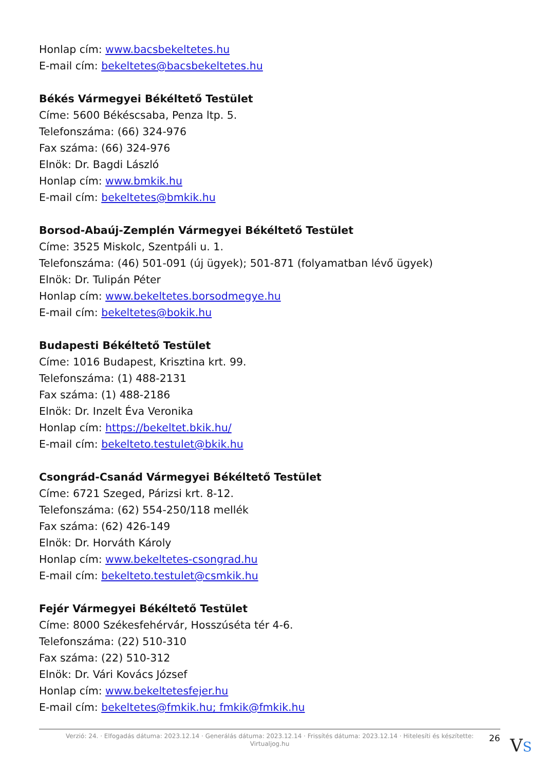Honlap cím: www.bacsbekeltetes.hu
E-mail cím: bekeltetes@bacsbekeltetes.hu
Békés Vármegyei Békéltető Testület
Címe: 5600 Békéscsaba, Penza ltp. 5.
Telefonszáma: (66) 324-976
Fax száma: (66) 324-976
Elnök: Dr. Bagdi László
Honlap cím: www.bmkik.hu
E-mail cím: bekeltetes@bmkik.hu
Borsod-Abaúj-Zemplén Vármegyei Békéltető Testület
Címe: 3525 Miskolc, Szentpáli u. 1.
Telefonszáma: (46) 501-091 (új ügyek); 501-871 (folyamatban lévő ügyek)
Elnök: Dr. Tulipán Péter
Honlap cím: www.bekeltetes.borsodmegye.hu
E-mail cím: bekeltetes@bokik.hu
Budapesti Békéltető Testület
Címe: 1016 Budapest, Krisztina krt. 99.
Telefonszáma: (1) 488-2131
Fax száma: (1) 488-2186
Elnök: Dr. Inzelt Éva Veronika
Honlap cím: https://bekeltet.bkik.hu/
E-mail cím: bekelteto.testulet@bkik.hu
Csongrád-Csanád Vármegyei Békéltető Testület
Címe: 6721 Szeged, Párizsi krt. 8-12.
Telefonszáma: (62) 554-250/118 mellék
Fax száma: (62) 426-149
Elnök: Dr. Horváth Károly
Honlap cím: www.bekeltetes-csongrad.hu
E-mail cím: bekelteto.testulet@csmkik.hu
Fejér Vármegyei Békéltető Testület
Címe: 8000 Székesfehérvár, Hosszúséta tér 4-6.
Telefonszáma: (22) 510-310
Fax száma: (22) 510-312
Elnök: Dr. Vári Kovács József
Honlap cím: www.bekeltetesfejer.hu
E-mail cím: bekeltetes@fmkik.hu; fmkik@fmkik.hu
Verzió: 24. · Elfogadás dátuma: 2023.12.14 · Generálás dátuma: 2023.12.14 · Frissítés dátuma: 2023.12.14 · Hitelesíti és készítette:
Virtualjog.hu
26 VS